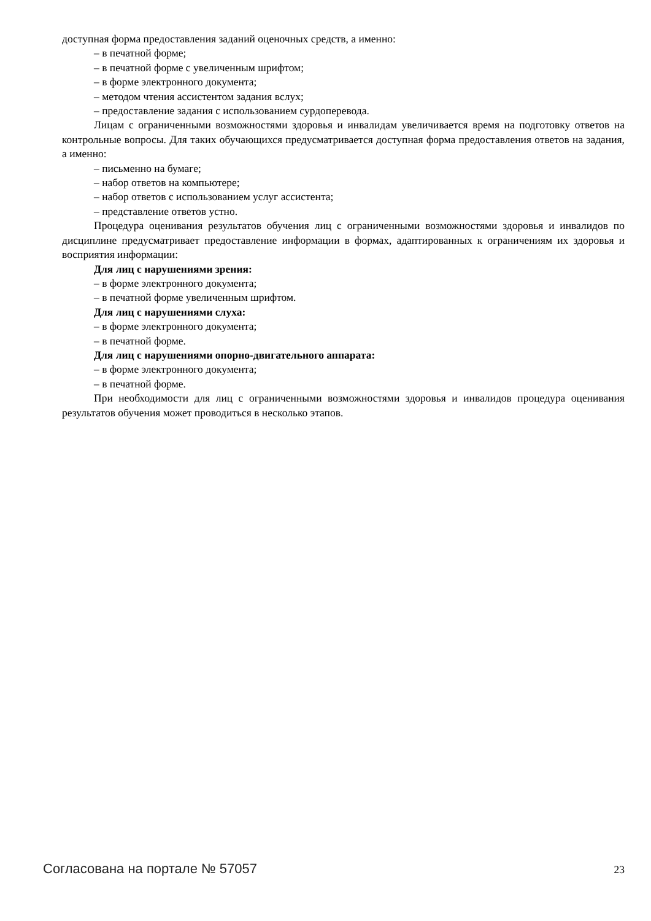доступная форма предоставления заданий оценочных средств, а именно:
– в печатной форме;
– в печатной форме с увеличенным шрифтом;
– в форме электронного документа;
– методом чтения ассистентом задания вслух;
– предоставление задания с использованием сурдоперевода.
Лицам с ограниченными возможностями здоровья и инвалидам увеличивается время на подготовку ответов на контрольные вопросы. Для таких обучающихся предусматривается доступная форма предоставления ответов на задания, а именно:
– письменно на бумаге;
– набор ответов на компьютере;
– набор ответов с использованием услуг ассистента;
– представление ответов устно.
Процедура оценивания результатов обучения лиц с ограниченными возможностями здоровья и инвалидов по дисциплине предусматривает предоставление информации в формах, адаптированных к ограничениям их здоровья и восприятия информации:
Для лиц с нарушениями зрения:
– в форме электронного документа;
– в печатной форме увеличенным шрифтом.
Для лиц с нарушениями слуха:
– в форме электронного документа;
– в печатной форме.
Для лиц с нарушениями опорно-двигательного аппарата:
– в форме электронного документа;
– в печатной форме.
При необходимости для лиц с ограниченными возможностями здоровья и инвалидов процедура оценивания результатов обучения может проводиться в несколько этапов.
Согласована на портале № 57057 23